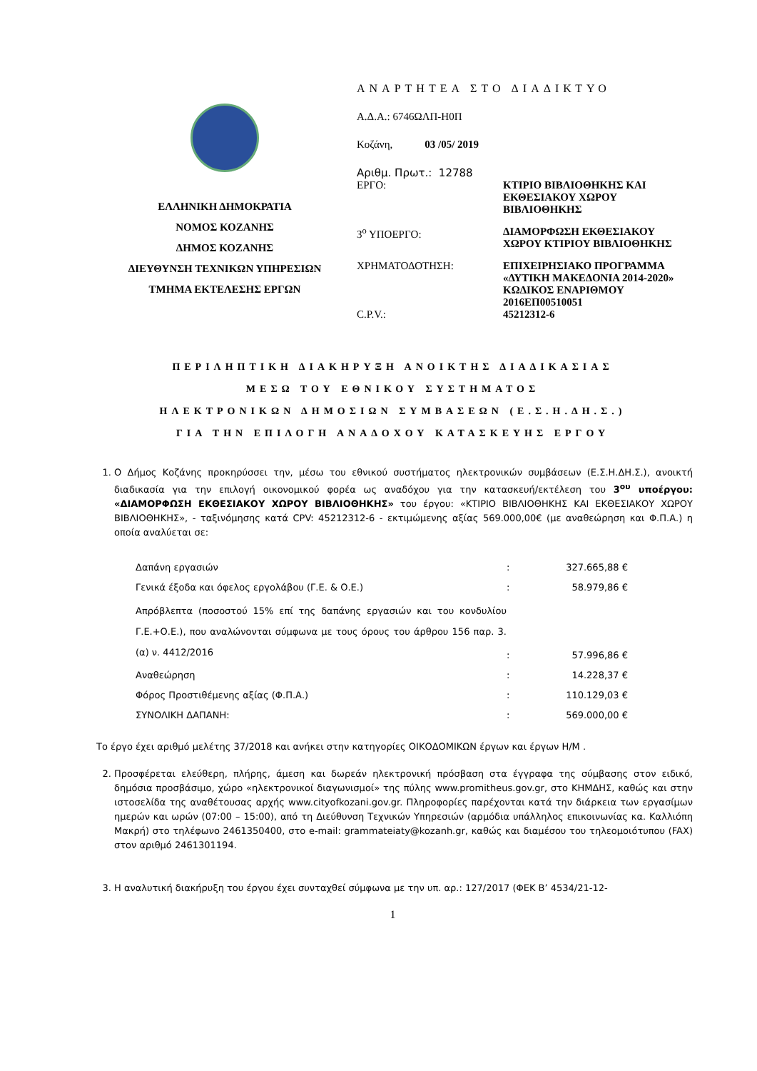ΕΛΛΗΝΙΚΗ ΔΗΜΟΚΡΑΤΙΑ
ΝΟΜΟΣ ΚΟΖΑΝΗΣ
ΔΗΜΟΣ ΚΟΖΑΝΗΣ
ΔΙΕΥΘΥΝΣΗ ΤΕΧΝΙΚΩΝ ΥΠΗΡΕΣΙΩΝ
ΤΜΗΜΑ ΕΚΤΕΛΕΣΗΣ ΕΡΓΩΝ
ΑΝΑΡΤΗΤΕΑ ΣΤΟ ΔΙΑΔΙΚΤΥΟ
Α.Δ.Α.: 6746ΩΛΠ-Η0Π
Κοζάνη, 03 /05/ 2019
Αριθμ. Πρωτ.: 12788
| ΕΡΓΟ: | ΚΤΙΡΙΟ ΒΙΒΛΙΟΘΗΚΗΣ ΚΑΙ ΕΚΘΕΣΙΑΚΟΥ ΧΩΡΟΥ ΒΙΒΛΙΟΘΗΚΗΣ |
| 3<sup>ο</sup> ΥΠΟΕΡΓΟ: | ΔΙΑΜΟΡΦΩΣΗ ΕΚΘΕΣΙΑΚΟΥ ΧΩΡΟΥ ΚΤΙΡΙΟΥ ΒΙΒΛΙΟΘΗΚΗΣ |
| ΧΡΗΜΑΤΟΔΟΤΗΣΗ: C.P.V.: | ΕΠΙΧΕΙΡΗΣΙΑΚΟ ΠΡΟΓΡΑΜΜΑ «ΔΥΤΙΚΗ ΜΑΚΕΔΟΝΙΑ 2014-2020» ΚΩΔΙΚΟΣ ΕΝΑΡΙΘΜΟΥ 2016ΕΠ00510051 45212312-6 |
ΠΕΡΙΛΗΠΤΙΚΗ ΔΙΑΚΗΡΥΞΗ ΑΝΟΙΚΤΗΣ ΔΙΑΔΙΚΑΣΙΑΣ
ΜΕΣΩ ΤΟΥ ΕΘΝΙΚΟΥ ΣΥΣΤΗΜΑΤΟΣ
ΗΛΕΚΤΡΟΝΙΚΩΝ ΔΗΜΟΣΙΩΝ ΣΥΜΒΑΣΕΩΝ (Ε.Σ.Η.ΔΗ.Σ.)
ΓΙΑ ΤΗΝ ΕΠΙΛΟΓΗ ΑΝΑΔΟΧΟΥ ΚΑΤΑΣΚΕΥΗΣ ΕΡΓΟΥ
1. Ο Δήμος Κοζάνης προκηρύσσει την, μέσω του εθνικού συστήματος ηλεκτρονικών συμβάσεων (Ε.Σ.Η.ΔΗ.Σ.), ανοικτή διαδικασία για την επιλογή οικονομικού φορέα ως αναδόχου για την κατασκευή/εκτέλεση του 3<sup>ου</sup> υποέργου: «ΔΙΑΜΟΡΦΩΣΗ ΕΚΘΕΣΙΑΚΟΥ ΧΩΡΟΥ ΒΙΒΛΙΟΘΗΚΗΣ» του έργου: «ΚΤΙΡΙΟ ΒΙΒΛΙΟΘΗΚΗΣ ΚΑΙ ΕΚΘΕΣΙΑΚΟΥ ΧΩΡΟΥ ΒΙΒΛΙΟΘΗΚΗΣ», - ταξινόμησης κατά CPV: 45212312-6 - εκτιμώμενης αξίας 569.000,00€ (με αναθεώρηση και Φ.Π.Α.) η οποία αναλύεται σε:
| Δαπάνη εργασιών | : | 327.665,88 € |
| Γενικά έξοδα και όφελος εργολάβου (Γ.Ε. & Ο.Ε.) | : | 58.979,86 € |
| Απρόβλεπτα (ποσοστού 15% επί της δαπάνης εργασιών και του κονδυλίου Γ.Ε.+Ο.Ε.), που αναλώνονται σύμφωνα με τους όρους του άρθρου 156 παρ. 3.(α) ν. 4412/2016 | : | 57.996,86 € |
| Αναθεώρηση | : | 14.228,37 € |
| Φόρος Προστιθέμενης αξίας (Φ.Π.Α.) | : | 110.129,03 € |
| ΣΥΝΟΛΙΚΗ ΔΑΠΑΝΗ: | : | 569.000,00 € |
Το έργο έχει αριθμό μελέτης 37/2018 και ανήκει στην κατηγορίες ΟΙΚΟΔΟΜΙΚΩΝ έργων και έργων Η/Μ .
2. Προσφέρεται ελεύθερη, πλήρης, άμεση και δωρεάν ηλεκτρονική πρόσβαση στα έγγραφα της σύμβασης στον ειδικό, δημόσια προσβάσιμο, χώρο «ηλεκτρονικοί διαγωνισμοί» της πύλης www.promitheus.gov.gr, στο ΚΗΜΔΗΣ, καθώς και στην ιστοσελίδα της αναθέτουσας αρχής www.cityofkozani.gov.gr. Πληροφορίες παρέχονται κατά την διάρκεια των εργασίμων ημερών και ωρών (07:00 – 15:00), από τη Διεύθυνση Τεχνικών Υπηρεσιών (αρμόδια υπάλληλος επικοινωνίας κα. Καλλιόπη Μακρή) στο τηλέφωνο 2461350400, στο e-mail: grammateiaty@kozanh.gr, καθώς και διαμέσου του τηλεομοιότυπου (FAX) στον αριθμό 2461301194.
3. Η αναλυτική διακήρυξη του έργου έχει συνταχθεί σύμφωνα με την υπ. αρ.: 127/2017 (ΦΕΚ Β’ 4534/21-12-
1